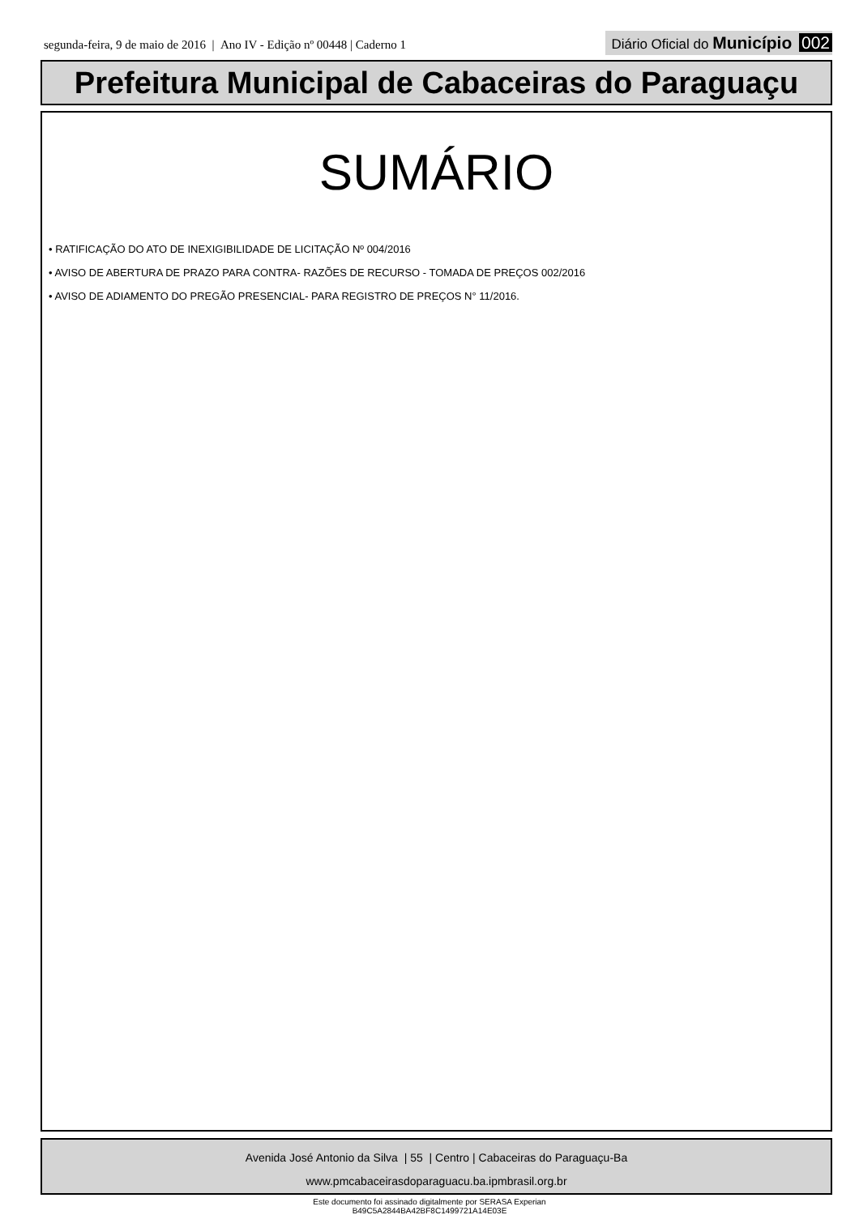segunda-feira, 9 de maio de 2016 | Ano IV - Edição nº 00448 | Caderno 1
Diário Oficial do Município 002
Prefeitura Municipal de Cabaceiras do Paraguaçu
SUMÁRIO
• RATIFICAÇÃO DO ATO DE INEXIGIBILIDADE DE LICITAÇÃO Nº 004/2016
• AVISO DE ABERTURA DE PRAZO PARA CONTRA- RAZÕES DE RECURSO - TOMADA DE PREÇOS 002/2016
• AVISO DE ADIAMENTO DO PREGÃO PRESENCIAL- PARA REGISTRO DE PREÇOS N° 11/2016.
Avenida José Antonio da Silva | 55 | Centro | Cabaceiras do Paraguaçu-Ba
www.pmcabaceirasdoparaguacu.ba.ipmbrasil.org.br
Este documento foi assinado digitalmente por SERASA Experian
B49C5A2844BA42BF8C1499721A14E03E